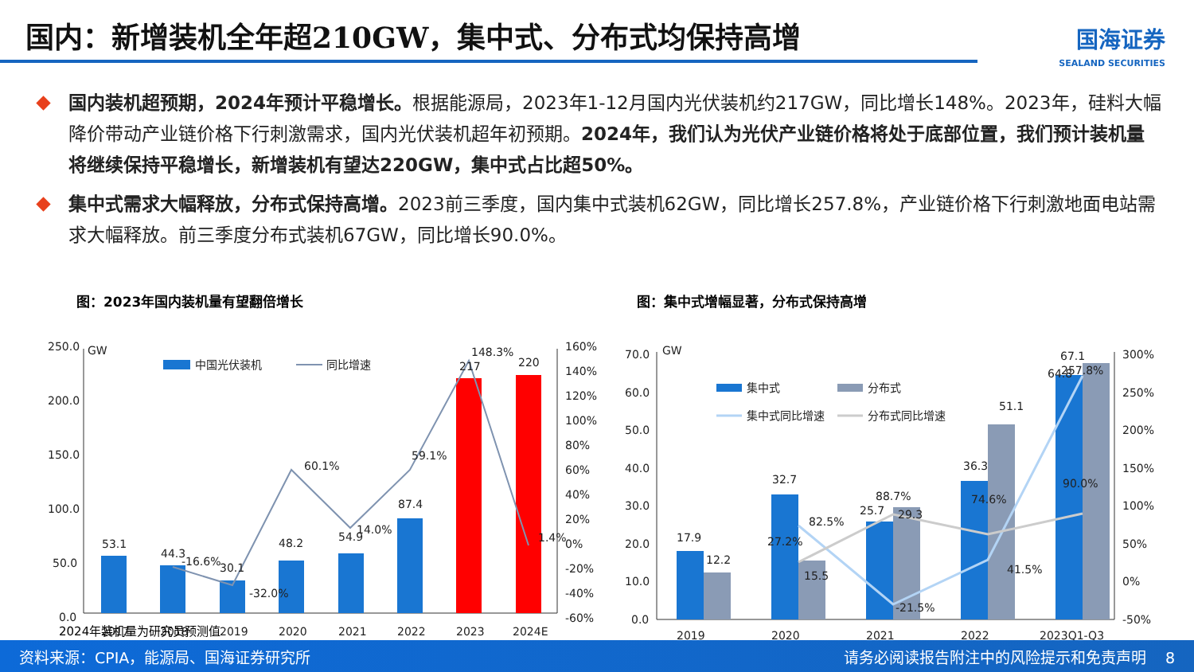国内：新增装机全年超210GW，集中式、分布式均保持高增
国海证券
SEALAND SECURITIES
国内装机超预期，2024年预计平稳增长。根据能源局，2023年1-12月国内光伏装机约217GW，同比增长148%。2023年，硅料大幅降价带动产业链价格下行刺激需求，国内光伏装机超年初预期。2024年，我们认为光伏产业链价格将处于底部位置，我们预计装机量将继续保持平稳增长，新增装机有望达220GW，集中式占比超50%。
集中式需求大幅释放，分布式保持高增。2023前三季度，国内集中式装机62GW，同比增长257.8%，产业链价格下行刺激地面电站需求大幅释放。前三季度分布式装机67GW，同比增长90.0%。
图：2023年国内装机量有望翻倍增长
250.0
200.0
150.0
100.0
50.0
0.0
GW
中国光伏装机
同比增速
53.1
44.3
-16.6%
30.1
-32.0%
48.2
60.1%
54.9
14.0%
87.4
59.1%
148.3%
217
220
1.4%
2017
2018
2019
2020
2021
2022
2023
2024E
160%
140%
120%
100%
80%
60%
40%
20%
0%
-20%
-40%
-60%
2024年装机量为研究员预测值
图：集中式增幅显著，分布式保持高增
70.0
60.0
50.0
40.0
30.0
20.0
10.0
0.0
GW
集中式
分布式
集中式同比增速
分布式同比增速
17.9
12.2
32.7
27.2%
82.5%
15.5
25.7
88.7%
29.3
-21.5%
36.3
74.6%
51.1
41.5%
67.1
64.8
257.8%
90.0%
2019
2020
2021
2022
2023Q1-Q3
300%
250%
200%
150%
100%
50%
0%
-50%
资料来源：CPIA，能源局、国海证券研究所 请务必阅读报告附注中的风险提示和免责声明 8